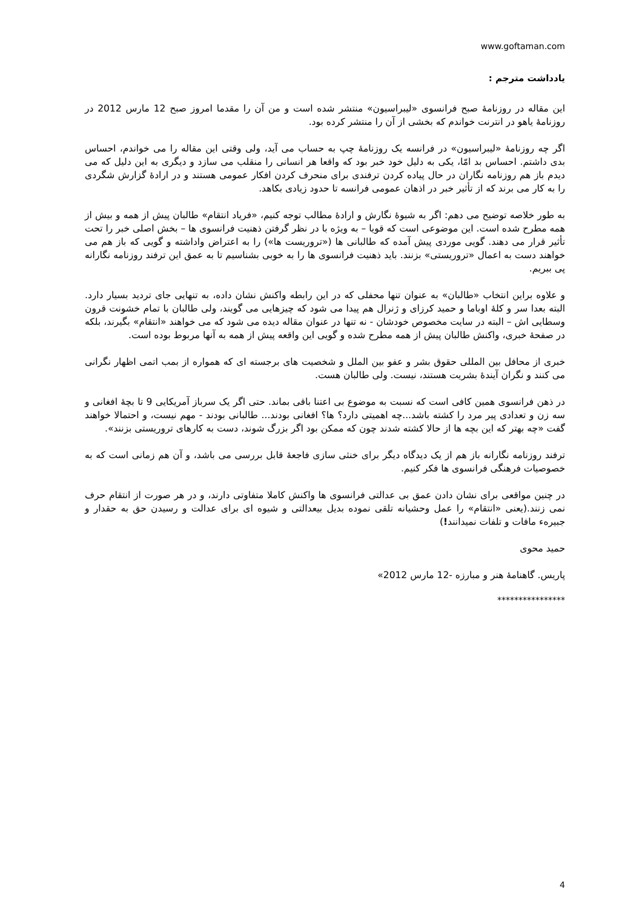www.goftaman.com
یادداشت مترجم :
این مقاله در روزنامۀ صبح فرانسوی «لیبراسیون» منتشر شده است و من آن را مقدما امروز صبح 12 مارس 2012 در روزنامۀ یاهو در انترنت خواندم که بخشی از آن را منتشر کرده بود.
اگر چه روزنامۀ «لیبراسیون» در فرانسه یک روزنامۀ چپ به حساب می آید، ولی وقتی این مقاله را می خواندم، احساس بدی داشتم. احساس بد امّا، یکی به دلیل خود خبر بود که واقعا هر انسانی را منقلب می سازد و دیگری به این دلیل که می دیدم باز هم روزنامه نگاران در حال پیاده کردن ترفندی برای منحرف کردن افکار عمومی هستند و در ارادۀ گزارش شگردی را به کار می برند که از تأثیر خبر در اذهان عمومی فرانسه تا حدود زیادی بکاهد.
به طور خلاصه توضیح می دهم: اگر به شیوۀ نگارش و ارادۀ مطالب توجه کنیم، «فریاد انتقام» طالبان پیش از همه و بیش از همه مطرح شده است. این موضوعی است که قویا – به ویژه با در نظر گرفتن ذهنیت فرانسوی ها – بخش اصلی خبر را تحت تأثیر قرار می دهند. گویی موردی پیش آمده که طالبانی ها («تروریست ها») را به اعتراض واداشته و گویی که باز هم می خواهند دست به اعمال «تروریستی» بزنند. باید ذهنیت فرانسوی ها را به خوبی بشناسیم تا به عمق این ترفند روزنامه نگارانه پی ببریم.
و علاوه براین انتخاب «طالبان» به عنوان تنها محفلی که در این رابطه واکنش نشان داده، به تنهایی جای تردید بسیار دارد. البته بعدا سر و کلۀ اوباما و حمید کرزای و ژنرال هم پیدا می شود که چیزهایی می گویند، ولی طالبان با تمام خشونت قرون وسطایی اش – البته در سایت مخصوص خودشان - نه تنها در عنوان مقاله دیده می شود که می خواهند «انتقام» بگیرند، بلکه در صفحۀ خبری، واکنش طالبان پیش از همه مطرح شده و گویی این واقعه پیش از همه به آنها مربوط بوده است.
خبری از محافل بین المللی حقوق بشر و عفو بین الملل و شخصیت های برجسته ای که همواره از بمب اتمی اظهار نگرانی می کنند و نگران آیندۀ بشریت هستند، نیست. ولی طالبان هست.
در ذهن فرانسوی همین کافی است که نسبت به موضوع بی اعتنا باقی بماند. حتی اگر یک سرباز آمریکایی 9 تا بچۀ افغانی و سه زن و تعدادی پیر مرد را کشته باشد...چه اهمیتی دارد؟ ها؟ افغانی بودند... طالبانی بودند - مهم نیست، و احتمالا خواهند گفت «چه بهتر که این بچه ها از حالا کشته شدند چون که ممکن بود اگر بزرگ شوند، دست به کارهای تروریستی بزنند».
ترفند روزنامه نگارانه باز هم از یک دیدگاه دیگر برای خنثی سازی فاجعۀ قابل بررسی می باشد، و آن هم زمانی است که به خصوصیات فرهنگی فرانسوی ها فکر کنیم.
در چنین مواقعی برای نشان دادن عمق بی عدالتی فرانسوی ها واکنش کاملا متفاوتی دارند، و در هر صورت از انتقام حرف نمی زنند.(یعنی «انتقام» را عمل وحشیانه تلقی نموده بدیل بیعدالتی و شیوه ای برای عدالت و رسیدن حق به حقدار و جبیرهء مافات و تلفات نمیدانند!)
حمید محوی
پاریس. گاهنامۀ هنر و مبارزه -12 مارس 2012»
****************
4